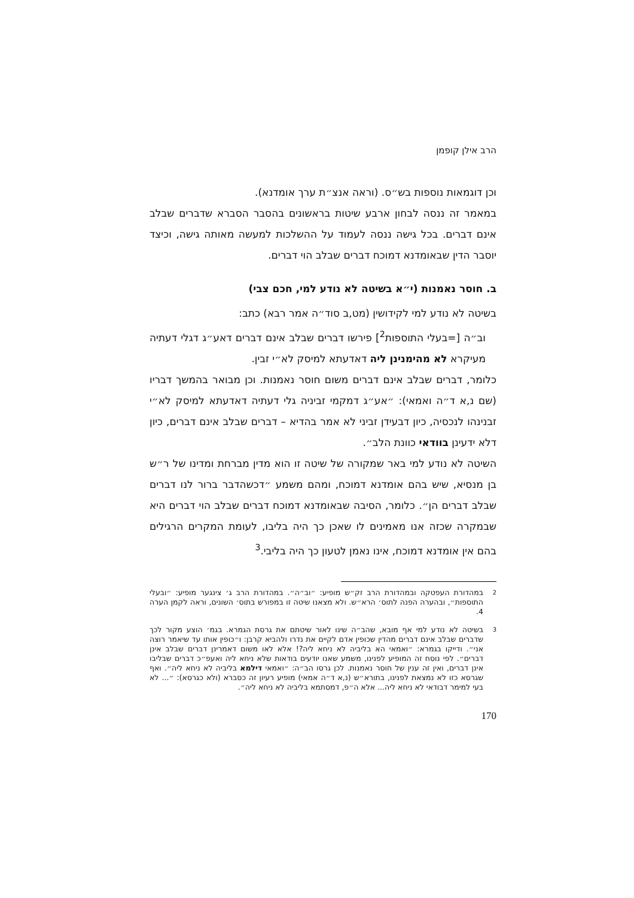הרב אילן קופמן
וכן דוגמאות נוספות בש״ס. (וראה אנצ״ת ערך אומדנא).
במאמר זה ננסה לבחון ארבע שיטות בראשונים בהסבר הסברא שדברים שבלב אינם דברים. בכל גישה ננסה לעמוד על ההשלכות למעשה מאותה גישה, וכיצד יוסבר הדין שבאומדנא דמוכח דברים שבלב הוי דברים.
ב. חוסר נאמנות (י״א בשיטה לא נודע למי, חכם צבי)
בשיטה לא נודע למי לקידושין (מט,ב סוד״ה אמר רבא) כתב:
וב״ה [=בעלי התוספות<sup>2</sup>] פירשו דברים שבלב אינם דברים דאע״ג דגלי דעתיה מעיקרא לא מהימנינן ליה דאדעתא למיסק לא״י זבין.
כלומר, דברים שבלב אינם דברים משום חוסר נאמנות. וכן מבואר בהמשך דבריו (שם נ,א ד״ה ואמאי): ״אע״ג דמקמי זביניה גלי דעתיה דאדעתא למיסק לא״י זבנינהו לנכסיה, כיון דבעידן זביני לא אמר בהדיא – דברים שבלב אינם דברים, כיון דלא ידעינן בוודאי כוונת הלב״.
השיטה לא נודע למי באר שמקורה של שיטה זו הוא מדין מברחת ומדינו של ר״ש בן מנסיא, שיש בהם אומדנא דמוכח, ומהם משמע ״דכשהדבר ברור לנו דברים שבלב דברים הן״. כלומר, הסיבה שבאומדנא דמוכח דברים שבלב הוי דברים היא שבמקרה שכזה אנו מאמינים לו שאכן כך היה בליבו, לעומת המקרים הרגילים בהם אין אומדנא דמוכח, אינו נאמן לטעון כך היה בליבי.<sup>3</sup>
2 במהדורת העפטקה ובמהדורת הרב זק״ש מופיע: ״וב״ה״. במהדורת הרב ג׳ צינגער מופיע: ״ובעלי התוספות״, ובהערה הפנה לתוס׳ הרא״ש. ולא מצאנו שיטה זו במפורש בתוס׳ השונים, וראה לקמן הערה 4.
3 בשיטה לא נודע למי אף מובא, שהב״ה שינו לאור שיטתם את גרסת הגמרא. בגמ׳ הוצע מקור לכך שדברים שבלב אינם דברים מהדין שכופין אדם לקיים את נדרו ולהביא קרבן: ו״כופין אותו עד שיאמר רוצה אני״. ודייקו בגמרא: ״ואמאי הא בליביה לא ניחא ליה?! אלא לאו משום דאמרינן דברים שבלב אינן דברים״. לפי נוסח זה המופיע לפנינו, משמע שאנו יודעים בודאות שלא ניחא ליה ואעפ״כ דברים שבליבו אינן דברים, ואין זה ענין של חוסר נאמנות. לכן גרסו הב״ה: ״ואמאי דילמא בליביה לא ניחא ליה״. ואף שגרסא כזו לא נמצאת לפנינו, בתורא״ש (נ,א ד״ה אמאי) מופיע רעיון זה כסברא (ולא כגרסא): ״... לא בעי למימר דבודאי לא ניחא ליה... אלא ה״פ, דמסתמא בליביה לא ניחא ליה״.
170